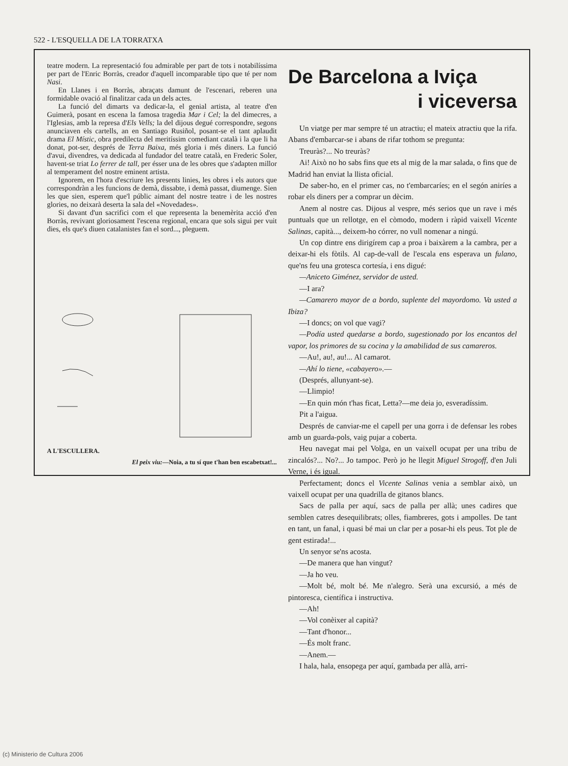522 - L'ESQUELLA DE LA TORRATXA
teatre modern. La representació fou admirable per part de tots i notabilíssima per part de l'Enric Borràs, creador d'aquell incomparable tipo que té per nom Nasi.
En Llanes i en Borràs, abraçats damunt de l'escenari, reberen una formidable ovació al finalitzar cada un dels actes.
La funció del dimarts va dedicar-la, el genial artista, al teatre d'en Guimerà, posant en escena la famosa tragedia Mar i Cel; la del dimecres, a l'Iglesias, amb la represa d'Els Vells; la del dijous degué correspondre, segons anunciaven els cartells, an en Santiago Rusiñol, posant-se el tant aplaudit drama El Místic, obra predilecta del meritíssim comediant català i la que li ha donat, pot-ser, després de Terra Baixa, més gloria i més diners. La funció d'avui, divendres, va dedicada al fundador del teatre català, en Frederic Soler, havent-se triat Lo ferrer de tall, per ésser una de les obres que s'adapten millor al temperament del nostre eminent artista.
Ignorem, en l'hora d'escriure les presents linies, les obres i els autors que correspondràn a les funcions de demà, dissabte, i demà passat, diumenge. Sien les que sien, esperem que'l públic aimant del nostre teatre i de les nostres glories, no deixarà deserta la sala del «Novedades».
Si davant d'un sacrifici com el que representa la benemèrita acció d'en Borràs, revivant gloriosament l'escena regional, encara que sols sigui per vuit dies, els que's diuen catalanistes fan el sord..., pleguem.
A L'ESCULLERA.
El peix viu:—Noia, a tu sí que t'han ben escabetxat!...
De Barcelona a Iviça
i viceversa
Un viatge per mar sempre té un atractiu; el mateix atractiu que la rifa. Abans d'embarcar-se i abans de rifar tothom se pregunta:
Treuràs?... No treuràs?
Ai! Això no ho sabs fins que ets al mig de la mar salada, o fins que de Madrid han enviat la llista oficial.
De saber-ho, en el primer cas, no t'embarcaríes; en el segón aniríes a robar els diners per a comprar un dècim.
Anem al nostre cas. Dijous al vespre, més serios que un rave i més puntuals que un rellotge, en el còmodo, modern i ràpid vaixell Vicente Salinas, capità..., deixem-ho córrer, no vull nomenar a ningú.
Un cop dintre ens dirigírem cap a proa i baixàrem a la cambra, per a deixar-hi els fòtils. Al cap-de-vall de l'escala ens esperava un fulano, que'ns feu una grotesca cortesía, i ens digué:
—Aniceto Giménez, servidor de usted.
—I ara?
—Camarero mayor de a bordo, suplente del mayordomo. Va usted a Ibiza?
—I doncs; on vol que vagi?
—Podía usted quedarse a bordo, sugestionado por los encantos del vapor, los primores de su cocina y la amabilidad de sus camareros.
—Au!, au!, au!... Al camarot.
—Ahí lo tiene, «cabayero».—
(Després, allunyant-se).
—Llimpio!
—En quin món t'has ficat, Letta?—me deia jo, esveradíssim.
Pit a l'aigua.
Després de canviar-me el capell per una gorra i de defensar les robes amb un guarda-pols, vaig pujar a coberta.
Heu navegat mai pel Volga, en un vaixell ocupat per una tribu de zincalós?... No?... Jo tampoc. Però jo he llegit Miguel Strogoff, d'en Juli Verne, i és igual.
Perfectament; doncs el Vicente Salinas venia a semblar això, un vaixell ocupat per una quadrilla de gitanos blancs.
Sacs de palla per aquí, sacs de palla per allà; unes cadires que semblen catres desequilibrats; olles, fiambreres, gots i ampolles. De tant en tant, un fanal, i quasi bé mai un clar per a posar-hi els peus. Tot ple de gent estirada!...
Un senyor se'ns acosta.
—De manera que han vingut?
—Ja ho veu.
—Molt bé, molt bé. Me n'alegro. Serà una excursió, a més de pintoresca, científica i instructiva.
—Ah!
—Vol conèixer al capità?
—Tant d'honor...
—És molt franc.
—Anem.—
I hala, hala, ensopega per aquí, gambada per allà, arri-
(c) Ministerio de Cultura 2006